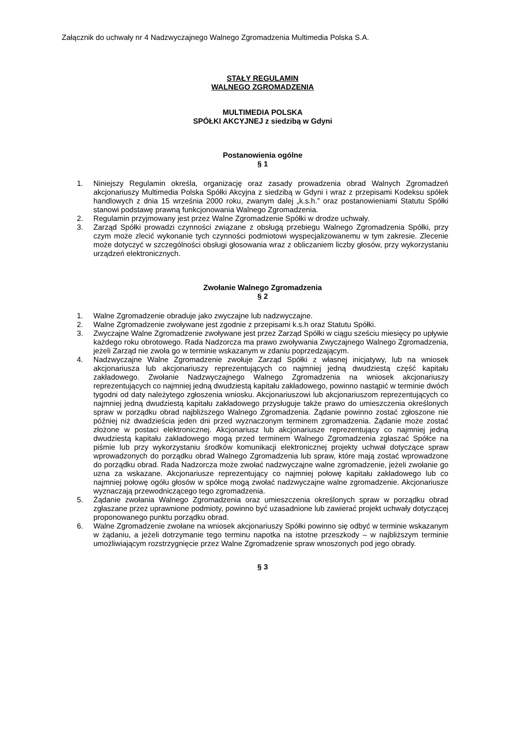Załącznik do uchwały nr 4 Nadzwyczajnego Walnego Zgromadzenia Multimedia Polska S.A.
STAŁY REGULAMIN
WALNEGO ZGROMADZENIA
MULTIMEDIA POLSKA
SPÓŁKI AKCYJNEJ z siedzibą w Gdyni
Postanowienia ogólne
§ 1
1. Niniejszy Regulamin określa, organizację oraz zasady prowadzenia obrad Walnych Zgromadzeń akcjonariuszy Multimedia Polska Spółki Akcyjna z siedzibą w Gdyni i wraz z przepisami Kodeksu spółek handlowych z dnia 15 września 2000 roku, zwanym dalej „k.s.h.” oraz postanowieniami Statutu Spółki stanowi podstawę prawną funkcjonowania Walnego Zgromadzenia.
2. Regulamin przyjmowany jest przez Walne Zgromadzenie Spółki w drodze uchwały.
3. Zarząd Spółki prowadzi czynności związane z obsługą przebiegu Walnego Zgromadzenia Spółki, przy czym może zlecić wykonanie tych czynności podmiotowi wyspecjalizowanemu w tym zakresie. Zlecenie może dotyczyć w szczególności obsługi głosowania wraz z obliczaniem liczby głosów, przy wykorzystaniu urządzeń elektronicznych.
Zwołanie Walnego Zgromadzenia
§ 2
1. Walne Zgromadzenie obraduje jako zwyczajne lub nadzwyczajne.
2. Walne Zgromadzenie zwoływane jest zgodnie z przepisami k.s.h oraz Statutu Spółki.
3. Zwyczajne Walne Zgromadzenie zwoływane jest przez Zarząd Spółki w ciągu sześciu miesięcy po upływie każdego roku obrotowego. Rada Nadzorcza ma prawo zwoływania Zwyczajnego Walnego Zgromadzenia, jeżeli Zarząd nie zwoła go w terminie wskazanym w zdaniu poprzedzającym.
4. Nadzwyczajne Walne Zgromadzenie zwołuje Zarząd Spółki z własnej inicjatywy, lub na wniosek akcjonariusza lub akcjonariuszy reprezentujących co najmniej jedną dwudziestą część kapitału zakładowego. Zwołanie Nadzwyczajnego Walnego Zgromadzenia na wniosek akcjonariuszy reprezentujących co najmniej jedną dwudziestą kapitału zakładowego, powinno nastąpić w terminie dwóch tygodni od daty należytego zgłoszenia wniosku. Akcjonariuszowi lub akcjonariuszom reprezentujących co najmniej jedną dwudziestą kapitału zakładowego przysługuje także prawo do umieszczenia określonych spraw w porządku obrad najbliższego Walnego Zgromadzenia. Żądanie powinno zostać zgłoszone nie później niż dwadzieścia jeden dni przed wyznaczonym terminem zgromadzenia. Żądanie może zostać złożone w postaci elektronicznej. Akcjonariusz lub akcjonariusze reprezentujący co najmniej jedną dwudziestą kapitału zakładowego mogą przed terminem Walnego Zgromadzenia zgłaszać Spółce na piśmie lub przy wykorzystaniu środków komunikacji elektronicznej projekty uchwał dotyczące spraw wprowadzonych do porządku obrad Walnego Zgromadzenia lub spraw, które mają zostać wprowadzone do porządku obrad. Rada Nadzorcza może zwołać nadzwyczajne walne zgromadzenie, jeżeli zwołanie go uzna za wskazane. Akcjonariusze reprezentujący co najmniej połowę kapitału zakładowego lub co najmniej połowę ogółu głosów w spółce mogą zwołać nadzwyczajne walne zgromadzenie. Akcjonariusze wyznaczają przewodniczącego tego zgromadzenia.
5. Żądanie zwołania Walnego Zgromadzenia oraz umieszczenia określonych spraw w porządku obrad zgłaszane przez uprawnione podmioty, powinno być uzasadnione lub zawierać projekt uchwały dotyczącej proponowanego punktu porządku obrad.
6. Walne Zgromadzenie zwołane na wniosek akcjonariuszy Spółki powinno się odbyć w terminie wskazanym w żądaniu, a jeżeli dotrzymanie tego terminu napotka na istotne przeszkody – w najbliższym terminie umożliwiającym rozstrzygnięcie przez Walne Zgromadzenie spraw wnoszonych pod jego obrady.
§ 3